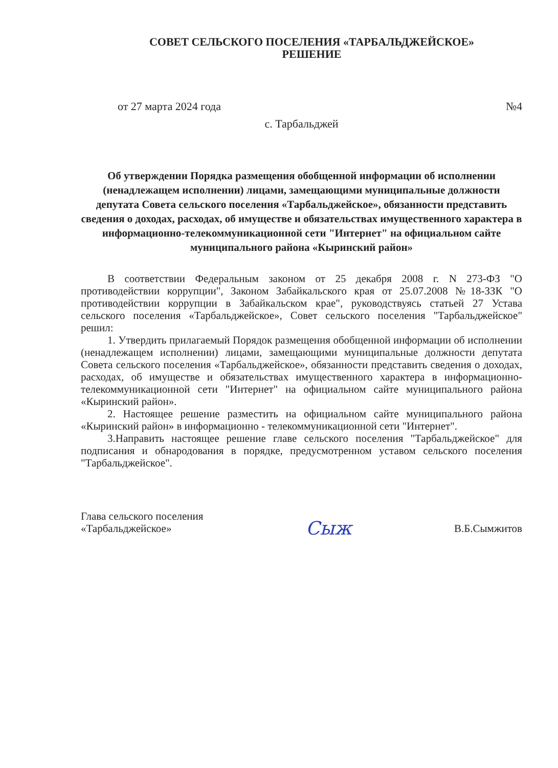СОВЕТ СЕЛЬСКОГО ПОСЕЛЕНИЯ «ТАРБАЛЬДЖЕЙСКОЕ»
РЕШЕНИЕ
от 27 марта 2024 года №4
с. Тарбальджей
Об утверждении Порядка размещения обобщенной информации об исполнении (ненадлежащем исполнении) лицами, замещающими муниципальные должности депутата Совета сельского поселения «Тарбальджейское», обязанности представить сведения о доходах, расходах, об имуществе и обязательствах имущественного характера в информационно-телекоммуникационной сети "Интернет" на официальном сайте муниципального района «Кыринский район»
В соответствии Федеральным законом от 25 декабря 2008 г. N 273-ФЗ "О противодействии коррупции", Законом Забайкальского края от 25.07.2008 №18-ЗЗК "О противодействии коррупции в Забайкальском крае", руководствуясь статьей 27 Устава сельского поселения «Тарбальджейское», Совет сельского поселения "Тарбальджейское" решил:
1. Утвердить прилагаемый Порядок размещения обобщенной информации об исполнении (ненадлежащем исполнении) лицами, замещающими муниципальные должности депутата Совета сельского поселения «Тарбальджейское», обязанности представить сведения о доходах, расходах, об имуществе и обязательствах имущественного характера в информационно-телекоммуникационной сети "Интернет" на официальном сайте муниципального района «Кыринский район».
2. Настоящее решение разместить на официальном сайте муниципального района «Кыринский район» в информационно - телекоммуникационной сети "Интернет".
3.Направить настоящее решение главе сельского поселения "Тарбальджейское" для подписания и обнародования в порядке, предусмотренном уставом сельского поселения "Тарбальджейское".
Глава сельского поселения
«Тарбальджейское»
Сыж
В.Б.Сымжитов